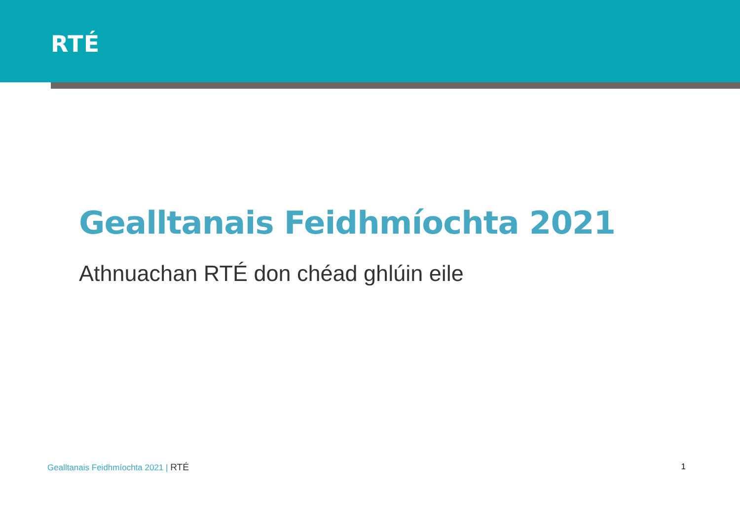RTÉ
Gealltanais Feidhmíochta 2021
Athnuachan RTÉ don chéad ghlúin eile
Gealltanais Feidhmíochta 2021 | RTÉ
1